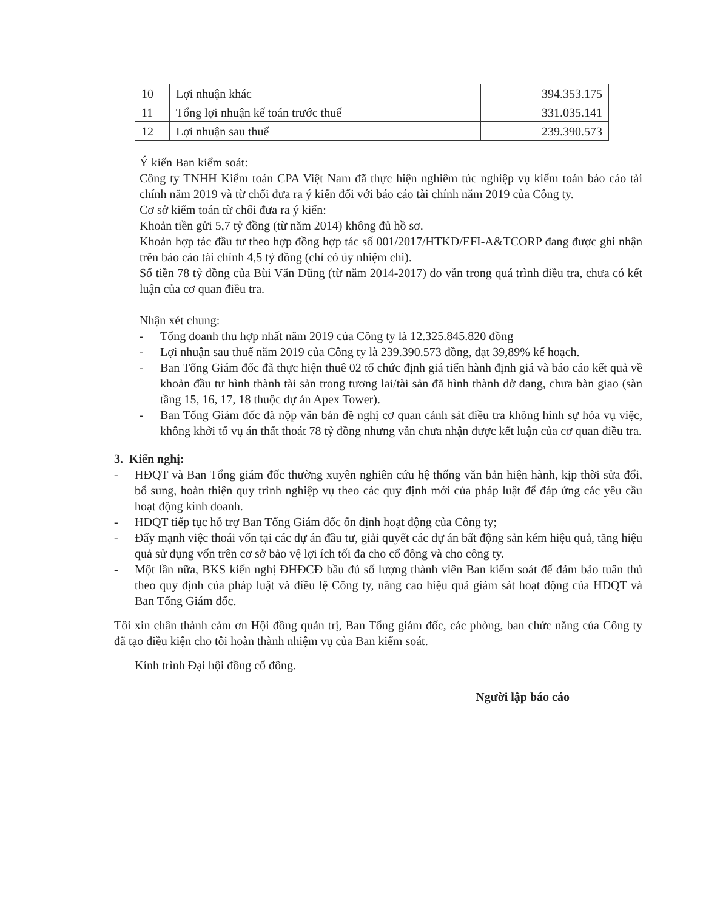| 10 | Lợi nhuận khác | 394.353.175 |
| 11 | Tổng lợi nhuận kế toán trước thuế | 331.035.141 |
| 12 | Lợi nhuận sau thuế | 239.390.573 |
Ý kiến Ban kiểm soát:
Công ty TNHH Kiểm toán CPA Việt Nam đã thực hiện nghiêm túc nghiệp vụ kiểm toán báo cáo tài chính năm 2019 và từ chối đưa ra ý kiến đối với báo cáo tài chính năm 2019 của Công ty.
Cơ sở kiểm toán từ chối đưa ra ý kiến:
Khoản tiền gửi 5,7 tỷ đồng (từ năm 2014) không đủ hồ sơ.
Khoản hợp tác đầu tư theo hợp đồng hợp tác số 001/2017/HTKD/EFI-A&TCORP đang được ghi nhận trên báo cáo tài chính 4,5 tỷ đồng (chỉ có ủy nhiệm chi).
Số tiền 78 tỷ đồng của Bùi Văn Dũng (từ năm 2014-2017) do vẫn trong quá trình điều tra, chưa có kết luận của cơ quan điều tra.
Nhận xét chung:
- Tổng doanh thu hợp nhất năm 2019 của Công ty là 12.325.845.820 đồng
- Lợi nhuận sau thuế năm 2019 của Công ty là 239.390.573 đồng, đạt 39,89% kế hoạch.
- Ban Tổng Giám đốc đã thực hiện thuê 02 tổ chức định giá tiến hành định giá và báo cáo kết quả về khoản đầu tư hình thành tài sản trong tương lai/tài sản đã hình thành dở dang, chưa bàn giao (sàn tầng 15, 16, 17, 18 thuộc dự án Apex Tower).
- Ban Tổng Giám đốc đã nộp văn bản đề nghị cơ quan cảnh sát điều tra không hình sự hóa vụ việc, không khởi tố vụ án thất thoát 78 tỷ đồng nhưng vẫn chưa nhận được kết luận của cơ quan điều tra.
3. Kiến nghị:
- HĐQT và Ban Tổng giám đốc thường xuyên nghiên cứu hệ thống văn bản hiện hành, kịp thời sửa đổi, bổ sung, hoàn thiện quy trình nghiệp vụ theo các quy định mới của pháp luật để đáp ứng các yêu cầu hoạt động kinh doanh.
- HĐQT tiếp tục hỗ trợ Ban Tổng Giám đốc ổn định hoạt động của Công ty;
- Đẩy mạnh việc thoái vốn tại các dự án đầu tư, giải quyết các dự án bất động sản kém hiệu quả, tăng hiệu quả sử dụng vốn trên cơ sở bảo vệ lợi ích tối đa cho cổ đông và cho công ty.
- Một lần nữa, BKS kiến nghị ĐHĐCĐ bầu đủ số lượng thành viên Ban kiểm soát để đảm bảo tuân thủ theo quy định của pháp luật và điều lệ Công ty, nâng cao hiệu quả giám sát hoạt động của HĐQT và Ban Tổng Giám đốc.
Tôi xin chân thành cảm ơn Hội đồng quản trị, Ban Tổng giám đốc, các phòng, ban chức năng của Công ty đã tạo điều kiện cho tôi hoàn thành nhiệm vụ của Ban kiểm soát.
Kính trình Đại hội đồng cổ đông.
Người lập báo cáo